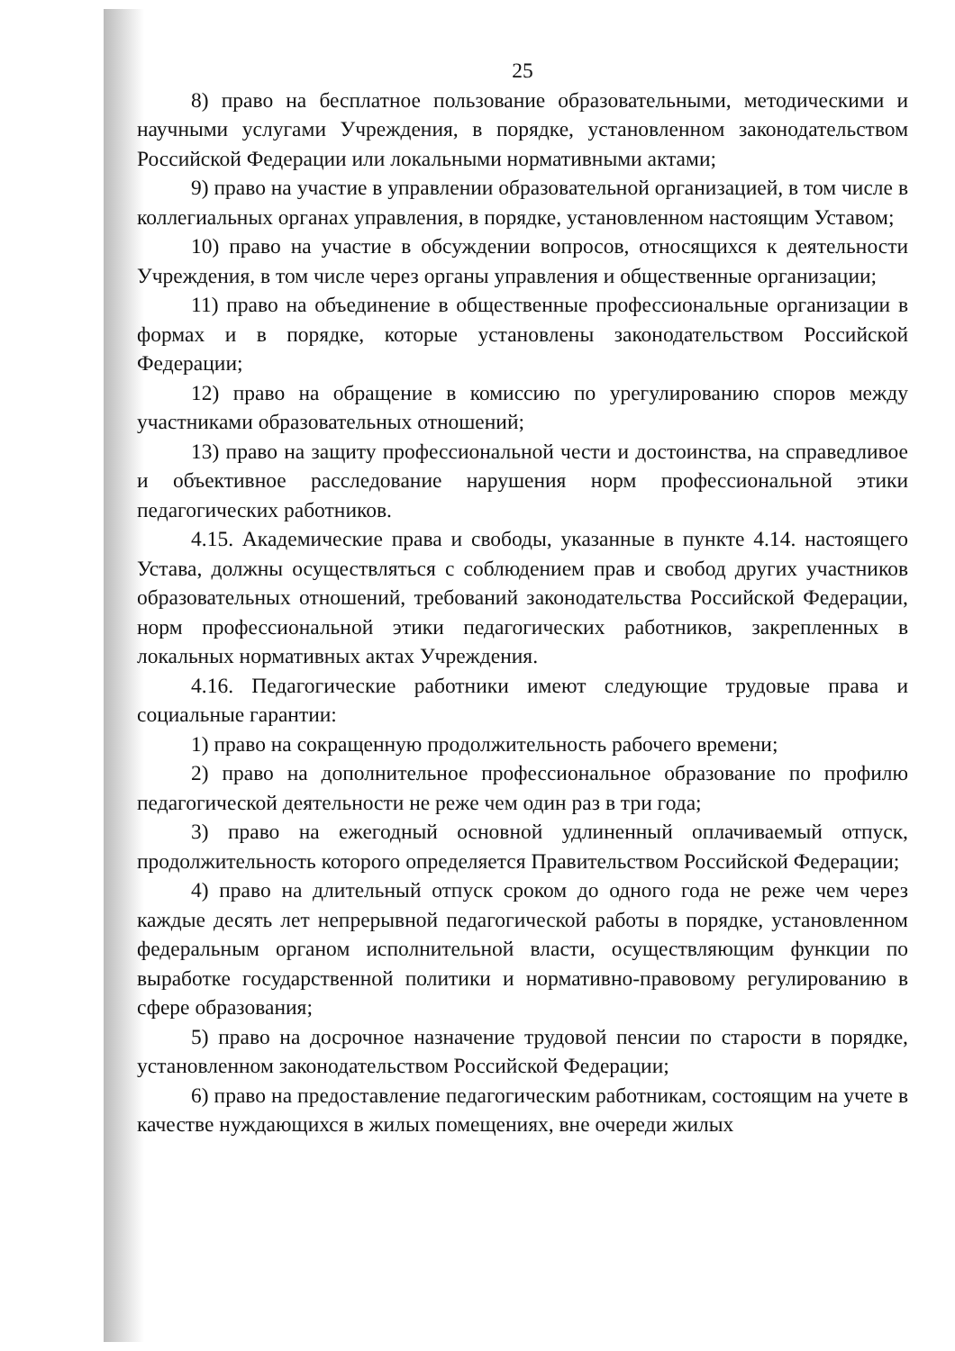25
8) право на бесплатное пользование образовательными, методическими и научными услугами Учреждения, в порядке, установленном законодательством Российской Федерации или локальными нормативными актами;
9) право на участие в управлении образовательной организацией, в том числе в коллегиальных органах управления, в порядке, установленном настоящим Уставом;
10) право на участие в обсуждении вопросов, относящихся к деятельности Учреждения, в том числе через органы управления и общественные организации;
11) право на объединение в общественные профессиональные организации в формах и в порядке, которые установлены законодательством Российской Федерации;
12) право на обращение в комиссию по урегулированию споров между участниками образовательных отношений;
13) право на защиту профессиональной чести и достоинства, на справедливое и объективное расследование нарушения норм профессиональной этики педагогических работников.
4.15. Академические права и свободы, указанные в пункте 4.14. настоящего Устава, должны осуществляться с соблюдением прав и свобод других участников образовательных отношений, требований законодательства Российской Федерации, норм профессиональной этики педагогических работников, закрепленных в локальных нормативных актах Учреждения.
4.16. Педагогические работники имеют следующие трудовые права и социальные гарантии:
1) право на сокращенную продолжительность рабочего времени;
2) право на дополнительное профессиональное образование по профилю педагогической деятельности не реже чем один раз в три года;
3) право на ежегодный основной удлиненный оплачиваемый отпуск, продолжительность которого определяется Правительством Российской Федерации;
4) право на длительный отпуск сроком до одного года не реже чем через каждые десять лет непрерывной педагогической работы в порядке, установленном федеральным органом исполнительной власти, осуществляющим функции по выработке государственной политики и нормативно-правовому регулированию в сфере образования;
5) право на досрочное назначение трудовой пенсии по старости в порядке, установленном законодательством Российской Федерации;
6) право на предоставление педагогическим работникам, состоящим на учете в качестве нуждающихся в жилых помещениях, вне очереди жилых